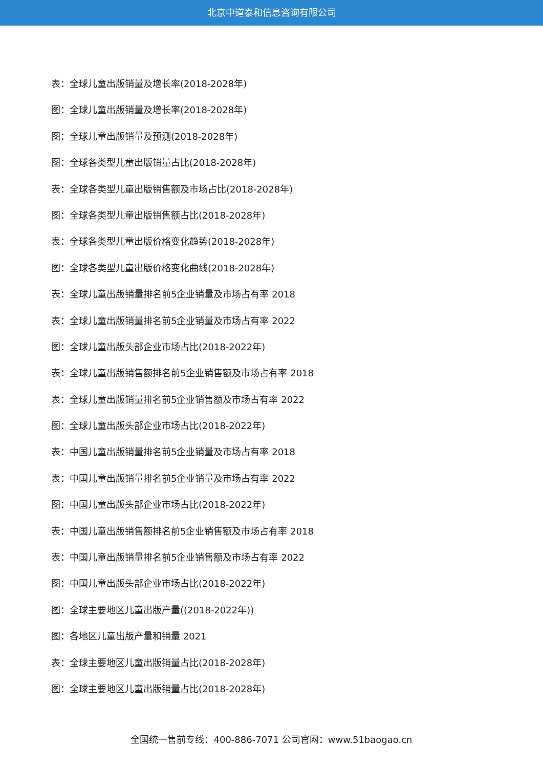北京中道泰和信息咨询有限公司
表：全球儿童出版销量及增长率(2018-2028年)
图：全球儿童出版销量及增长率(2018-2028年)
图：全球儿童出版销量及预测(2018-2028年)
图：全球各类型儿童出版销量占比(2018-2028年)
表：全球各类型儿童出版销售额及市场占比(2018-2028年)
图：全球各类型儿童出版销售额占比(2018-2028年)
表：全球各类型儿童出版价格变化趋势(2018-2028年)
图：全球各类型儿童出版价格变化曲线(2018-2028年)
表：全球儿童出版销量排名前5企业销量及市场占有率 2018
表：全球儿童出版销量排名前5企业销量及市场占有率 2022
图：全球儿童出版头部企业市场占比(2018-2022年)
表：全球儿童出版销售额排名前5企业销售额及市场占有率 2018
表：全球儿童出版销量排名前5企业销售额及市场占有率 2022
图：全球儿童出版头部企业市场占比(2018-2022年)
表：中国儿童出版销量排名前5企业销量及市场占有率 2018
表：中国儿童出版销量排名前5企业销量及市场占有率 2022
图：中国儿童出版头部企业市场占比(2018-2022年)
表：中国儿童出版销售额排名前5企业销售额及市场占有率 2018
表：中国儿童出版销量排名前5企业销售额及市场占有率 2022
图：中国儿童出版头部企业市场占比(2018-2022年)
图：全球主要地区儿童出版产量((2018-2022年))
图：各地区儿童出版产量和销量 2021
表：全球主要地区儿童出版销量占比(2018-2028年)
图：全球主要地区儿童出版销量占比(2018-2028年)
全国统一售前专线：400-886-7071 公司官网：www.51baogao.cn